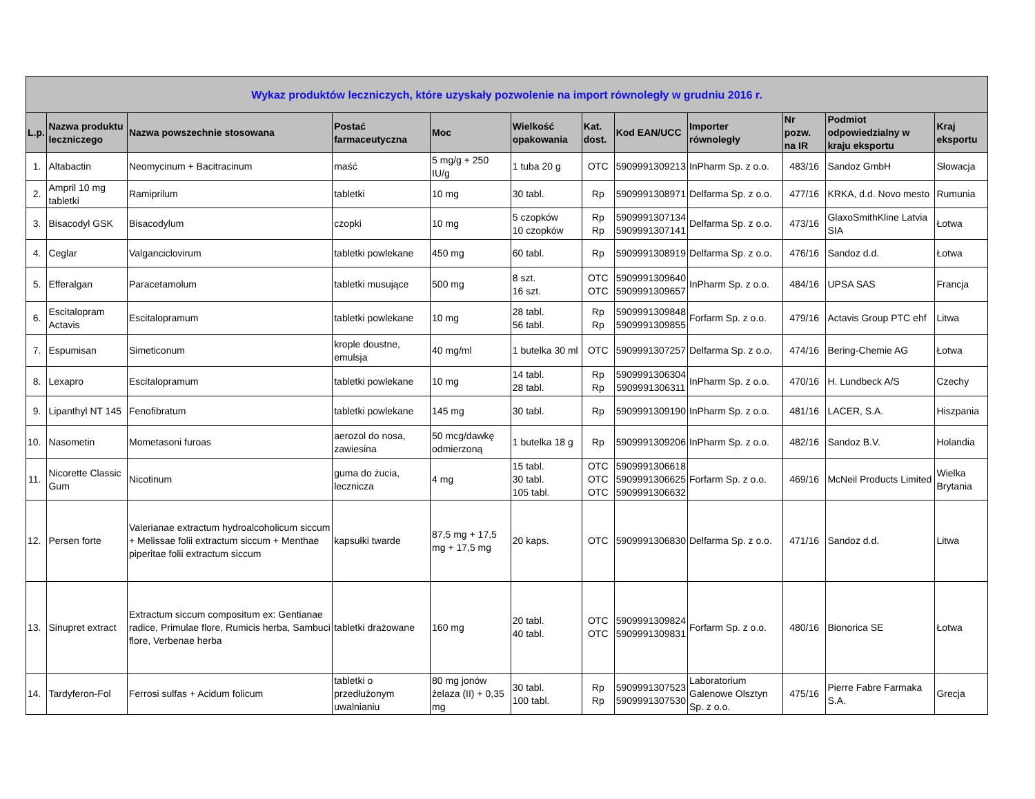| Wykaz produktów leczniczych, które uzyskały pozwolenie na import równoległy w grudniu 2016 r. | | | | | | | | | | | |
| --- | --- | --- | --- | --- | --- | --- | --- | --- | --- | --- | --- |
| L.p. | Nazwa produktu leczniczego | Nazwa powszechnie stosowana | Postać farmaceutyczna | Moc | Wielkość opakowania | Kat. dost. | Kod EAN/UCC | Importer równoległy | Nr pozw. na IR | Podmiot odpowiedzialny w kraju eksportu | Kraj eksportu |
| 1. | Altabactin | Neomycinum + Bacitracinum | maść | 5 mg/g + 250 IU/g | 1 tuba 20 g | OTC | 5909991309213 | InPharm Sp. z o.o. | 483/16 | Sandoz GmbH | Słowacja |
| 2. | Ampril 10 mg tabletki | Ramiprilum | tabletki | 10 mg | 30 tabl. | Rp | 5909991308971 | Delfarma Sp. z o.o. | 477/16 | KRKA, d.d. Novo mesto | Rumunia |
| 3. | Bisacodyl GSK | Bisacodylum | czopki | 10 mg | 5 czopków 10 czopków | Rp Rp | 5909991307134 5909991307141 | Delfarma Sp. z o.o. | 473/16 | GlaxoSmithKline Latvia SIA | Łotwa |
| 4. | Ceglar | Valganciclovirum | tabletki powlekane | 450 mg | 60 tabl. | Rp | 5909991308919 | Delfarma Sp. z o.o. | 476/16 | Sandoz d.d. | Łotwa |
| 5. | Efferalgan | Paracetamolum | tabletki musujące | 500 mg | 8 szt. 16 szt. | OTC OTC | 5909991309640 5909991309657 | InPharm Sp. z o.o. | 484/16 | UPSA SAS | Francja |
| 6. | Escitalopram Actavis | Escitalopramum | tabletki powlekane | 10 mg | 28 tabl. 56 tabl. | Rp Rp | 5909991309848 5909991309855 | Forfarm Sp. z o.o. | 479/16 | Actavis Group PTC ehf | Litwa |
| 7. | Espumisan | Simeticonum | krople doustne, emulsja | 40 mg/ml | 1 butelka 30 ml | OTC | 5909991307257 | Delfarma Sp. z o.o. | 474/16 | Bering-Chemie AG | Łotwa |
| 8. | Lexapro | Escitalopramum | tabletki powlekane | 10 mg | 14 tabl. 28 tabl. | Rp Rp | 5909991306304 5909991306311 | InPharm Sp. z o.o. | 470/16 | H. Lundbeck A/S | Czechy |
| 9. | Lipanthyl NT 145 | Fenofibratum | tabletki powlekane | 145 mg | 30 tabl. | Rp | 5909991309190 | InPharm Sp. z o.o. | 481/16 | LACER, S.A. | Hiszpania |
| 10. | Nasometin | Mometasoni furoas | aerozol do nosa, zawiesina | 50 mcg/dawkę odmierzoną | 1 butelka 18 g | Rp | 5909991309206 | InPharm Sp. z o.o. | 482/16 | Sandoz B.V. | Holandia |
| 11. | Nicorette Classic Gum | Nicotinum | guma do żucia, lecznicza | 4 mg | 15 tabl. 30 tabl. 105 tabl. | OTC OTC OTC | 5909991306618 5909991306625 5909991306632 | Forfarm Sp. z o.o. | 469/16 | McNeil Products Limited | Wielka Brytania |
| 12. | Persen forte | Valerianae extractum hydroalcoholicum siccum + Melissae folii extractum siccum + Menthae piperitae folii extractum siccum | kapsułki twarde | 87,5 mg + 17,5 mg + 17,5 mg | 20 kaps. | OTC | 5909991306830 | Delfarma Sp. z o.o. | 471/16 | Sandoz d.d. | Litwa |
| 13. | Sinupret extract | Extractum siccum compositum ex: Gentianae radice, Primulae flore, Rumicis herba, Sambuci flore, Verbenae herba | tabletki drażowane | 160 mg | 20 tabl. 40 tabl. | OTC OTC | 5909991309824 5909991309831 | Forfarm Sp. z o.o. | 480/16 | Bionorica SE | Łotwa |
| 14. | Tardyferon-Fol | Ferrosi sulfas + Acidum folicum | tabletki o przedłużonym uwalnianiu | 80 mg jonów żelaza (II) + 0,35 mg | 30 tabl. 100 tabl. | Rp Rp | 5909991307523 5909991307530 | Laboratorium Galenowe Olsztyn Sp. z o.o. | 475/16 | Pierre Fabre Farmaka S.A. | Grecja |